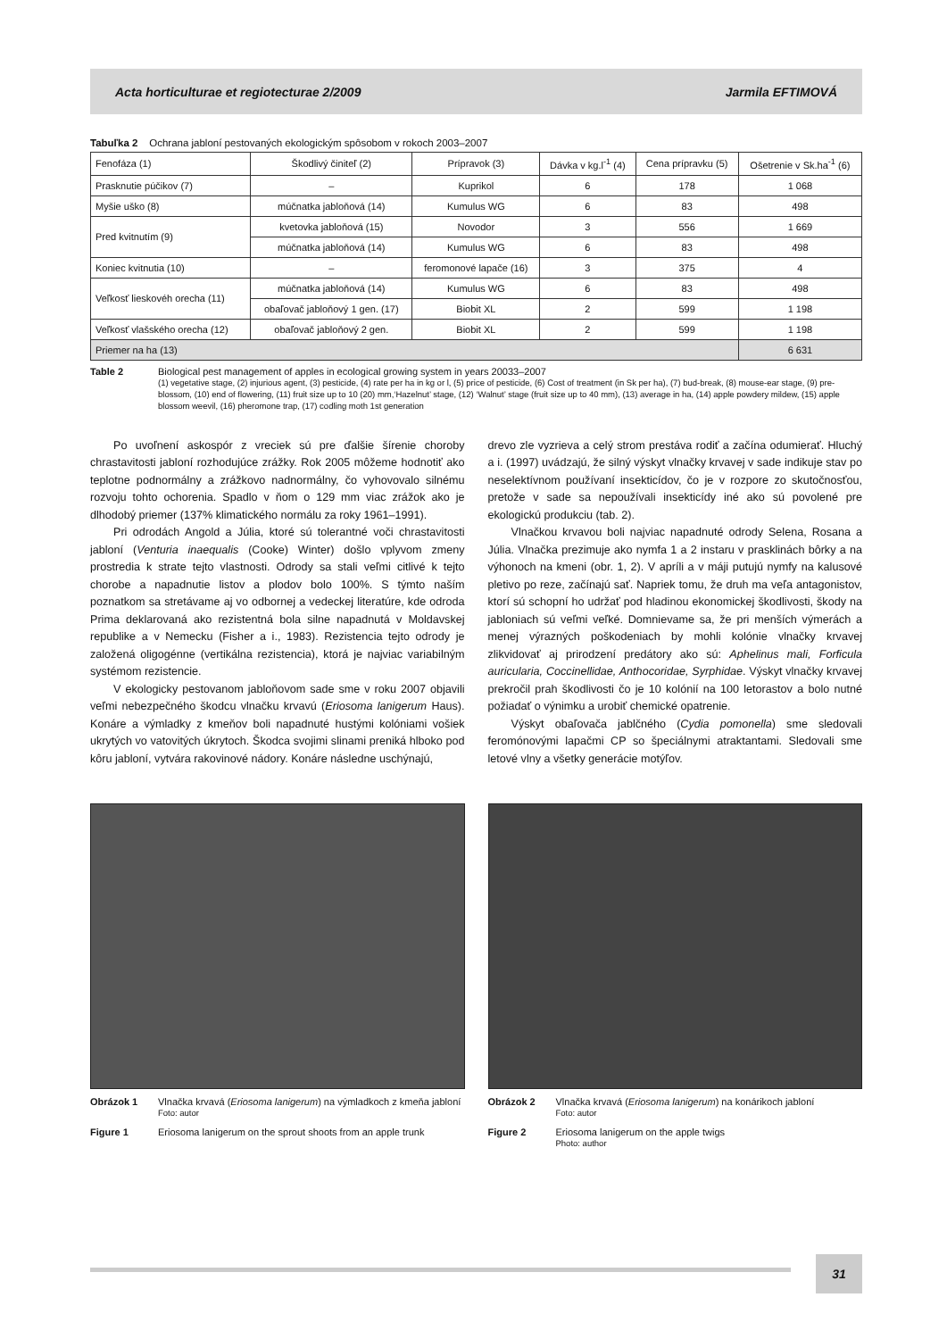Acta horticulturae et regiotecturae 2/2009 Jarmila EFTIMOVÁ
Tabuľka 2 Ochrana jabloní pestovaných ekologickým spôsobom v rokoch 2003–2007
| Fenofáza (1) | Škodlivý činiteľ (2) | Prípravok (3) | Dávka v kg.l<sup>-1</sup> (4) | Cena prípravku (5) | Ošetrenie v Sk.ha<sup>-1</sup> (6) |
| Prasknutie púčikov (7) | – | Kuprikol | 6 | 178 | 1 068 |
| Myšie uško (8) | múčnatka jabloňová (14) | Kumulus WG | 6 | 83 | 498 |
| Pred kvitnutím (9) | kvetovka jabloňová (15) | Novodor | 3 | 556 | 1 669 |
| | múčnatka jabloňová (14) | Kumulus WG | 6 | 83 | 498 |
| Koniec kvitnutia (10) | – | feromonové lapače (16) | 3 | 375 | 4 |
| Veľkosť lieskovéh orecha (11) | múčnatka jabloňová (14) | Kumulus WG | 6 | 83 | 498 |
| | obaľovač jabloňový 1 gen. (17) | Biobit XL | 2 | 599 | 1 198 |
| Veľkosť vlašského orecha (12) | obaľovač jabloňový 2 gen. | Biobit XL | 2 | 599 | 1 198 |
| Priemer na ha (13) | | | | | 6 631 |
Table 2 Biological pest management of apples in ecological growing system in years 20033–2007
(1) vegetative stage, (2) injurious agent, (3) pesticide, (4) rate per ha in kg or l, (5) price of pesticide, (6) Cost of treatment (in Sk per ha), (7) bud-break, (8) mouse-ear stage, (9) pre-blossom, (10) end of flowering, (11) fruit size up to 10 (20) mm,‘Hazelnut’ stage, (12) ‘Walnut’ stage (fruit size up to 40 mm), (13) average in ha, (14) apple powdery mildew, (15) apple blossom weevil, (16) pheromone trap, (17) codling moth 1st generation
Po uvoľnení askospór z vreciek sú pre ďalšie šírenie choroby chrastavitosti jabloní rozhodujúce zrážky. Rok 2005 môžeme hodnotiť ako teplotne podnormálny a zrážkovo nadnormálny, čo vyhovovalo silnému rozvoju tohto ochorenia. Spadlo v ňom o 129 mm viac zrážok ako je dlhodobý priemer (137% klimatického normálu za roky 1961–1991).
Pri odrodách Angold a Júlia, ktoré sú tolerantné voči chrastavitosti jabloní (Venturia inaequalis (Cooke) Winter) došlo vplyvom zmeny prostredia k strate tejto vlastnosti. Odrody sa stali veľmi citlivé k tejto chorobe a napadnutie listov a plodov bolo 100%. S týmto naším poznatkom sa stretávame aj vo odbornej a vedeckej literatúre, kde odroda Prima deklarovaná ako rezistentná bola silne napadnutá v Moldavskej republike a v Nemecku (Fisher a i., 1983). Rezistencia tejto odrody je založená oligogénne (vertikálna rezistencia), ktorá je najviac variabilným systémom rezistencie.
V ekologicky pestovanom jabloňovom sade sme v roku 2007 objavili veľmi nebezpečného škodcu vlnačku krvavú (Eriosoma lanigerum Haus). Konáre a výmladky z kmeňov boli napadnuté hustými kolóniami vošiek ukrytých vo vatovitých úkrytoch. Škodca svojimi slinami preniká hlboko pod kôru jabloní, vytvára rakovinové nádory. Konáre následne uschýnajú,
drevo zle vyzrieva a celý strom prestáva rodiť a začína odumierať. Hluchý a i. (1997) uvádzajú, že silný výskyt vlnačky krvavej v sade indikuje stav po neselektívnom používaní insekticídov, čo je v rozpore zo skutočnosťou, pretože v sade sa nepoužívali insekticídy iné ako sú povolené pre ekologickú produkciu (tab. 2).
Vlnačkou krvavou boli najviac napadnuté odrody Selena, Rosana a Júlia. Vlnačka prezimuje ako nymfa 1 a 2 instaru v prasklinách bôrky a na výhonoch na kmeni (obr. 1, 2). V apríli a v máji putujú nymfy na kalusové pletivo po reze, začínajú sať. Napriek tomu, že druh ma veľa antagonistov, ktorí sú schopní ho udržať pod hladinou ekonomickej škodlivosti, škody na jabloniach sú veľmi veľké. Domnievame sa, že pri menších výmerách a menej výrazných poškodeniach by mohli kolónie vlnačky krvavej zlikvidovať aj prirodzení predátory ako sú: Aphelinus mali, Forficula auricularia, Coccinellidae, Anthocoridae, Syrphidae. Výskyt vlnačky krvavej prekročil prah škodlivosti čo je 10 kolónií na 100 letorastov a bolo nutné požiadať o výnimku a urobiť chemické opatrenie.
Výskyt obaľovača jablčného (Cydia pomonella) sme sledovali feromónovými lapačmi CP so špeciálnymi atraktantami. Sledovali sme letové vlny a všetky generácie motýľov.
Obrázok 1 Vlnačka krvavá (Eriosoma lanigerum) na výmladkoch z kmeňa jabloní
Foto: autor
Figure 1 Eriosoma lanigerum on the sprout shoots from an apple trunk
Obrázok 2 Vlnačka krvavá (Eriosoma lanigerum) na konárikoch jabloní
Foto: autor
Figure 2 Eriosoma lanigerum on the apple twigs
Photo: author
31